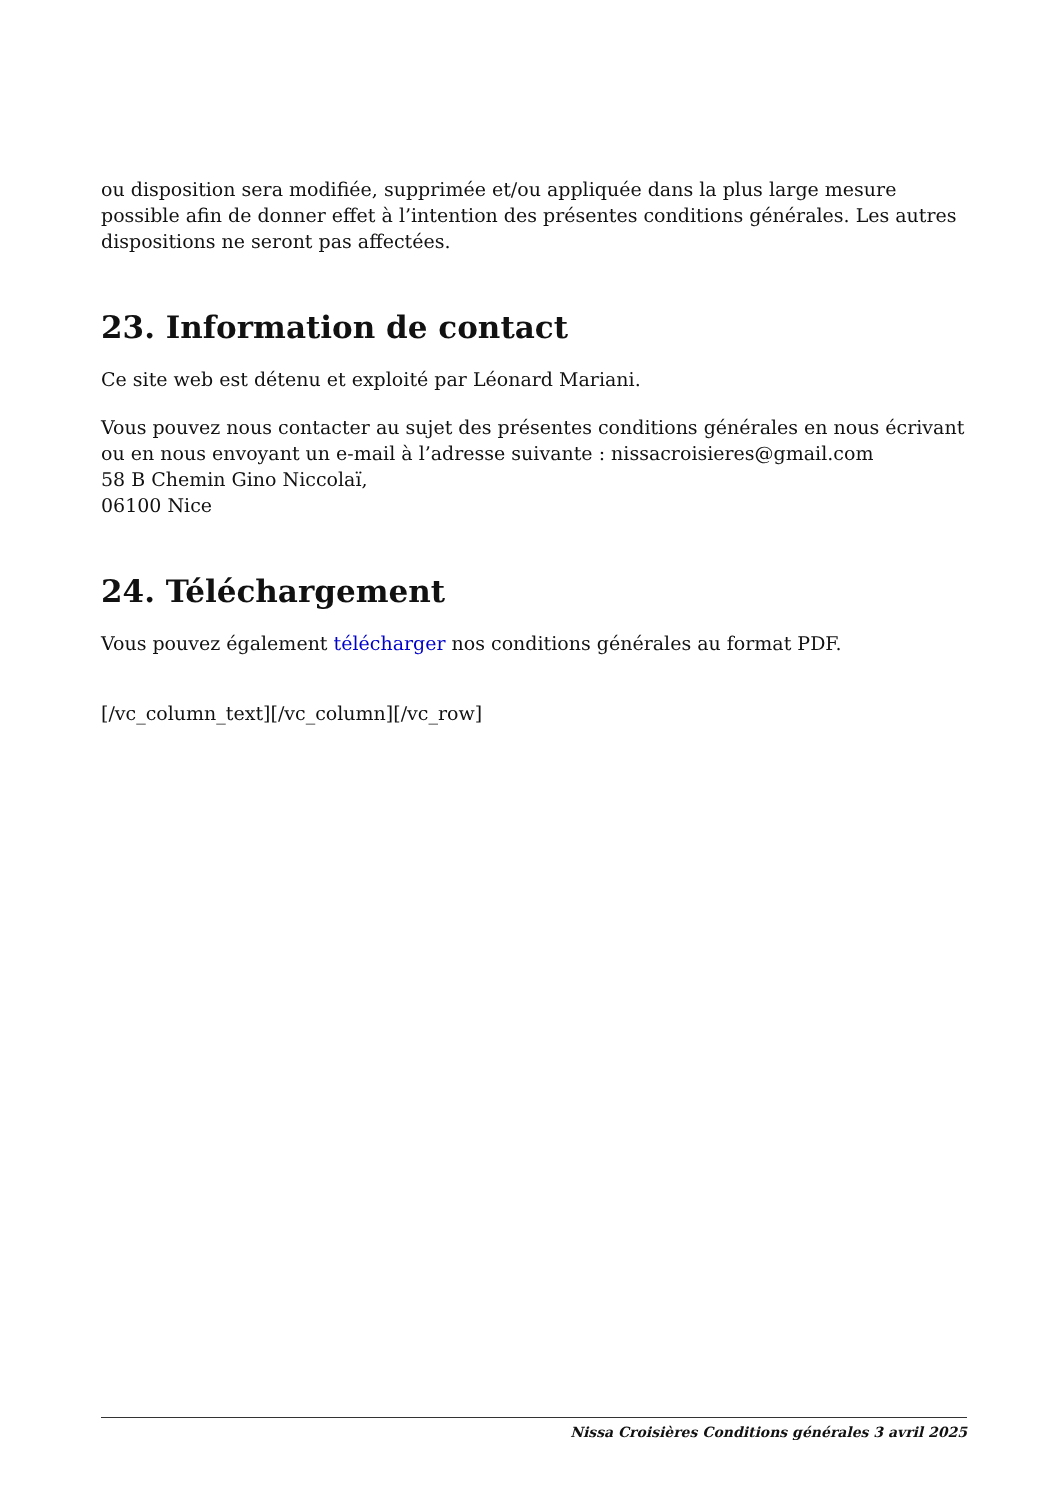ou disposition sera modifiée, supprimée et/ou appliquée dans la plus large mesure possible afin de donner effet à l’intention des présentes conditions générales. Les autres dispositions ne seront pas affectées.
23. Information de contact
Ce site web est détenu et exploité par Léonard Mariani.
Vous pouvez nous contacter au sujet des présentes conditions générales en nous écrivant ou en nous envoyant un e-mail à l’adresse suivante : nissacroisieres@gmail.com
58 B Chemin Gino Niccolaï,
06100 Nice
24. Téléchargement
Vous pouvez également télécharger nos conditions générales au format PDF.
[/vc_column_text][/vc_column][/vc_row]
Nissa Croisières Conditions générales 3 avril 2025